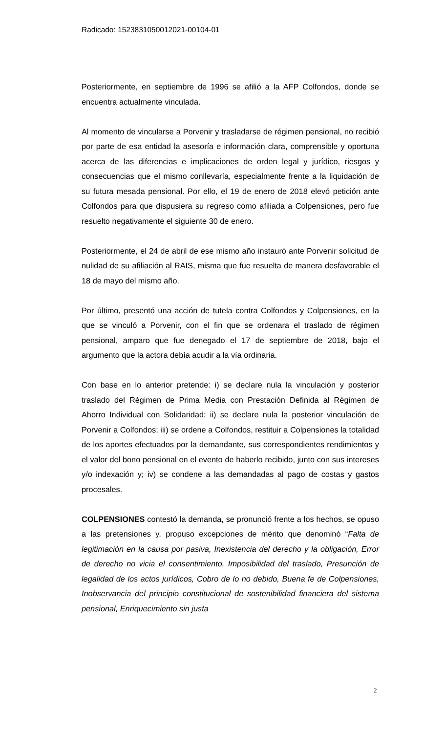Radicado: 1523831050012021-00104-01
Posteriormente, en septiembre de 1996 se afilió a la AFP Colfondos, donde se encuentra actualmente vinculada.
Al momento de vincularse a Porvenir y trasladarse de régimen pensional, no recibió por parte de esa entidad la asesoría e información clara, comprensible y oportuna acerca de las diferencias e implicaciones de orden legal y jurídico, riesgos y consecuencias que el mismo conllevaría, especialmente frente a la liquidación de su futura mesada pensional. Por ello, el 19 de enero de 2018 elevó petición ante Colfondos para que dispusiera su regreso como afiliada a Colpensiones, pero fue resuelto negativamente el siguiente 30 de enero.
Posteriormente, el 24 de abril de ese mismo año instauró ante Porvenir solicitud de nulidad de su afiliación al RAIS, misma que fue resuelta de manera desfavorable el 18 de mayo del mismo año.
Por último, presentó una acción de tutela contra Colfondos y Colpensiones, en la que se vinculó a Porvenir, con el fin que se ordenara el traslado de régimen pensional, amparo que fue denegado el 17 de septiembre de 2018, bajo el argumento que la actora debía acudir a la vía ordinaria.
Con base en lo anterior pretende: i) se declare nula la vinculación y posterior traslado del Régimen de Prima Media con Prestación Definida al Régimen de Ahorro Individual con Solidaridad; ii) se declare nula la posterior vinculación de Porvenir a Colfondos; iii) se ordene a Colfondos, restituir a Colpensiones la totalidad de los aportes efectuados por la demandante, sus correspondientes rendimientos y el valor del bono pensional en el evento de haberlo recibido, junto con sus intereses y/o indexación y; iv) se condene a las demandadas al pago de costas y gastos procesales.
COLPENSIONES contestó la demanda, se pronunció frente a los hechos, se opuso a las pretensiones y, propuso excepciones de mérito que denominó “Falta de legitimación en la causa por pasiva, Inexistencia del derecho y la obligación, Error de derecho no vicia el consentimiento, Imposibilidad del traslado, Presunción de legalidad de los actos jurídicos, Cobro de lo no debido, Buena fe de Colpensiones, Inobservancia del principio constitucional de sostenibilidad financiera del sistema pensional, Enriquecimiento sin justa
2